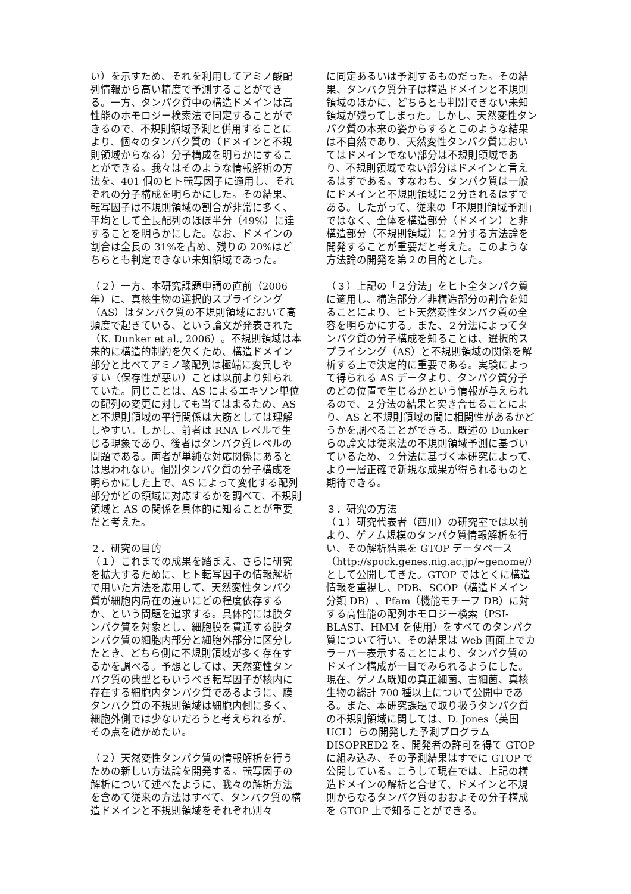い）を示すため、それを利用してアミノ酸配列情報から高い精度で予測することができる。一方、タンパク質中の構造ドメインは高性能のホモロジー検索法で同定することができるので、不規則領域予測と併用することにより、個々のタンパク質の（ドメインと不規則領域からなる）分子構成を明らかにすることができる。我々はそのような情報解析の方法を、401 個のヒト転写因子に適用し、それぞれの分子構成を明らかにした。その結果、転写因子は不規則領域の割合が非常に多く、平均として全長配列のほぼ半分（49%）に達することを明らかにした。なお、ドメインの割合は全長の 31%を占め、残りの 20%はどちらとも判定できない未知領域であった。
（２）一方、本研究課題申請の直前（2006 年）に、真核生物の選択的スプライシング（AS）はタンパク質の不規則領域において高頻度で起きている、という論文が発表された（K. Dunker et al., 2006）。不規則領域は本来的に構造的制約を欠くため、構造ドメイン部分と比べてアミノ酸配列は極端に変異しやすい（保存性が悪い）ことは以前より知られていた。同じことは、AS によるエキソン単位の配列の変更に対しても当てはまるため、AS と不規則領域の平行関係は大筋としては理解しやすい。しかし、前者は RNA レベルで生じる現象であり、後者はタンパク質レベルの問題である。両者が単純な対応関係にあるとは思われない。個別タンパク質の分子構成を明らかにした上で、AS によって変化する配列部分がどの領域に対応するかを調べて、不規則領域と AS の関係を具体的に知ることが重要だと考えた。
２．研究の目的
（１）これまでの成果を踏まえ、さらに研究を拡大するために、ヒト転写因子の情報解析で用いた方法を応用して、天然変性タンパク質が細胞内局在の違いにどの程度依存するか、という問題を追求する。具体的には膜タンパク質を対象とし、細胞膜を貫通する膜タンパク質の細胞内部分と細胞外部分に区分したとき、どちら側に不規則領域が多く存在するかを調べる。予想としては、天然変性タンパク質の典型ともいうべき転写因子が核内に存在する細胞内タンパク質であるように、膜タンパク質の不規則領域は細胞内側に多く、細胞外側では少ないだろうと考えられるが、その点を確かめたい。
（２）天然変性タンパク質の情報解析を行うための新しい方法論を開発する。転写因子の解析について述べたように、我々の解析方法を含めて従来の方法はすべて、タンパク質の構造ドメインと不規則領域をそれぞれ別々
に同定あるいは予測するものだった。その結果、タンパク質分子は構造ドメインと不規則領域のほかに、どちらとも判別できない未知領域が残ってしまった。しかし、天然変性タンパク質の本来の姿からするとこのような結果は不自然であり、天然変性タンパク質においてはドメインでない部分は不規則領域であり、不規則領域でない部分はドメインと言えるはずである。すなわち、タンパク質は一般にドメインと不規則領域に２分されるはずである。したがって、従来の「不規則領域予測」ではなく、全体を構造部分（ドメイン）と非構造部分（不規則領域）に２分する方法論を開発することが重要だと考えた。このような方法論の開発を第２の目的とした。
（３）上記の「２分法」をヒト全タンパク質に適用し、構造部分／非構造部分の割合を知ることにより、ヒト天然変性タンパク質の全容を明らかにする。また、２分法によってタンパク質の分子構成を知ることは、選択的スプライシング（AS）と不規則領域の関係を解析する上で決定的に重要である。実験によって得られる AS データより、タンパク質分子のどの位置で生じるかという情報が与えられるので、２分法の結果と突き合せることにより、AS と不規則領域の間に相関性があるかどうかを調べることができる。既述の Dunker らの論文は従来法の不規則領域予測に基づいているため、２分法に基づく本研究によって、より一層正確で新規な成果が得られるものと期待できる。
３．研究の方法
（１）研究代表者（西川）の研究室では以前より、ゲノム規模のタンパク質情報解析を行い、その解析結果を GTOP データベース（http://spock.genes.nig.ac.jp/~genome/）として公開してきた。GTOP ではとくに構造情報を重視し、PDB、SCOP（構造ドメイン分類 DB）、Pfam（機能モチーフ DB）に対する高性能の配列ホモロジー検索（PSI-BLAST、HMM を使用）をすべてのタンパク質について行い、その結果は Web 画面上でカラーバー表示することにより、タンパク質のドメイン構成が一目でみられるようにした。現在、ゲノム既知の真正細菌、古細菌、真核生物の総計 700 種以上について公開中である。また、本研究課題で取り扱うタンパク質の不規則領域に関しては、D. Jones（英国 UCL）らの開発した予測プログラム DISOPRED2 を、開発者の許可を得て GTOP に組み込み、その予測結果はすでに GTOP で公開している。こうして現在では、上記の構造ドメインの解析と合せて、ドメインと不規則からなるタンパク質のおおよその分子構成を GTOP 上で知ることができる。